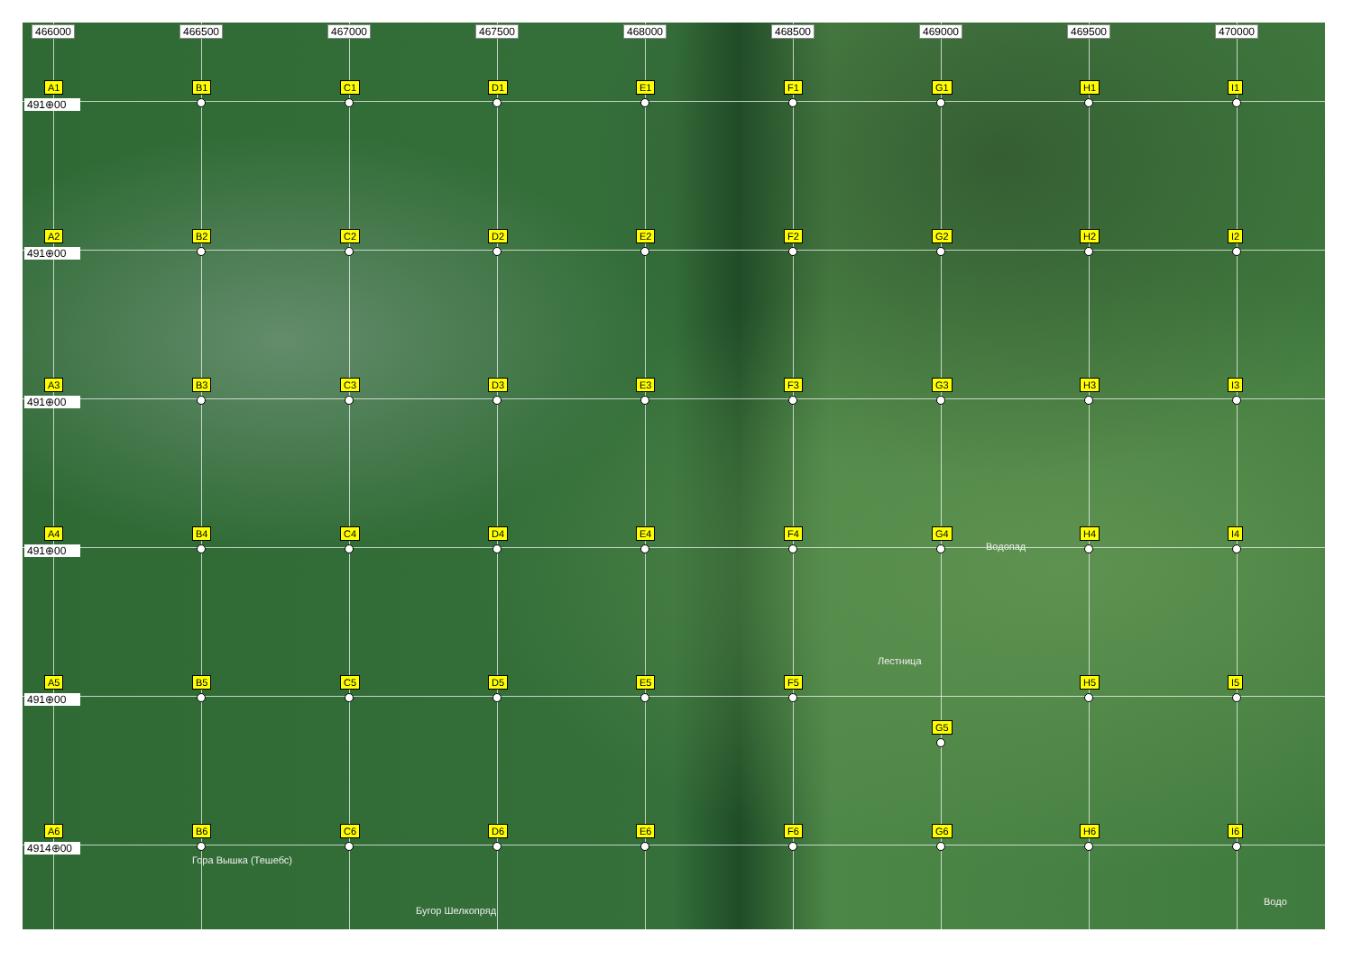466000
466500
467000
467500
468000
468500
469000
469500
470000
A1
491⊕00
B1
C1
D1
E1
F1
G1
H1
I1
A2
491⊕00
B2
C2
D2
E2
F2
G2
H2
I2
A3
491⊕00
B3
C3
D3
E3
F3
G3
H3
I3
A4
491⊕00
B4
C4
D4
E4
F4
G4
Водопад
H4
I4
A5
491⊕00
B5
C5
D5
E5
F5
Лестница
G5
H5
I5
A6
4914⊕00
B6
Гора Вышка (Тешебс)
C6
D6
Бугор Шелкопряд
E6
F6
G6
H6
I6
Водо